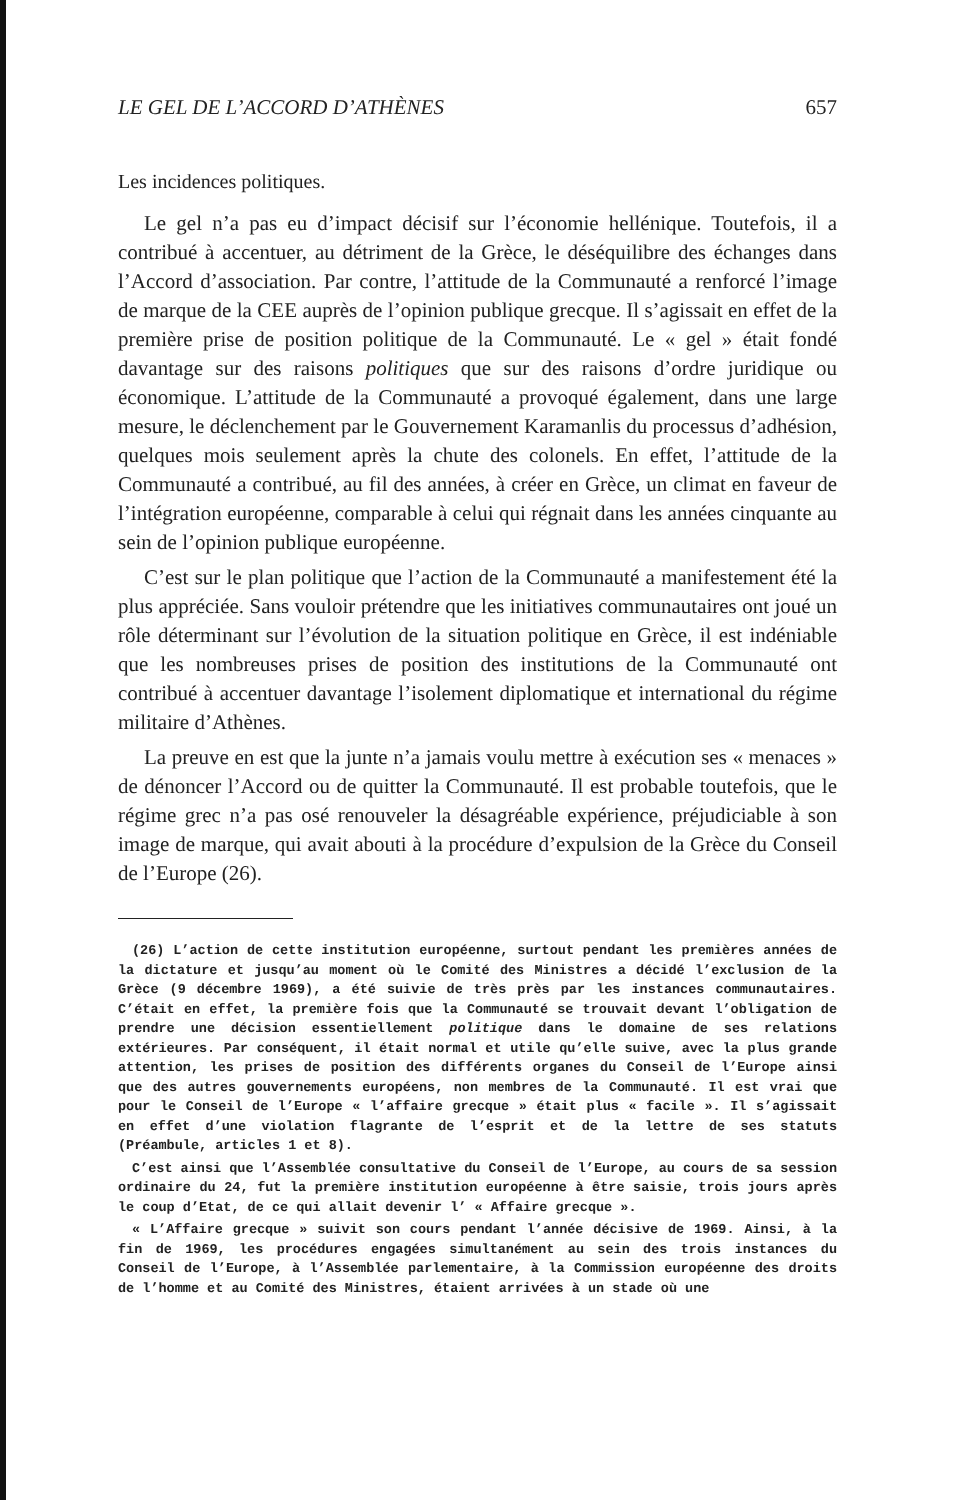LE GEL DE L’ACCORD D’ATHÈNES 657
Les incidences politiques.
Le gel n’a pas eu d’impact décisif sur l’économie hellénique. Toutefois, il a contribué à accentuer, au détriment de la Grèce, le déséquilibre des échanges dans l’Accord d’association. Par contre, l’attitude de la Communauté a renforcé l’image de marque de la CEE auprès de l’opinion publique grecque. Il s’agissait en effet de la première prise de position politique de la Communauté. Le « gel » était fondé davantage sur des raisons politiques que sur des raisons d’ordre juridique ou économique. L’attitude de la Communauté a provoqué également, dans une large mesure, le déclenchement par le Gouvernement Karamanlis du processus d’adhésion, quelques mois seulement après la chute des colonels. En effet, l’attitude de la Communauté a contribué, au fil des années, à créer en Grèce, un climat en faveur de l’intégration européenne, comparable à celui qui régnait dans les années cinquante au sein de l’opinion publique européenne.
C’est sur le plan politique que l’action de la Communauté a manifestement été la plus appréciée. Sans vouloir prétendre que les initiatives communautaires ont joué un rôle déterminant sur l’évolution de la situation politique en Grèce, il est indéniable que les nombreuses prises de position des institutions de la Communauté ont contribué à accentuer davantage l’isolement diplomatique et international du régime militaire d’Athènes.
La preuve en est que la junte n’a jamais voulu mettre à exécution ses « menaces » de dénoncer l’Accord ou de quitter la Communauté. Il est probable toutefois, que le régime grec n’a pas osé renouveler la désagréable expérience, préjudiciable à son image de marque, qui avait abouti à la procédure d’expulsion de la Grèce du Conseil de l’Europe (26).
(26) L’action de cette institution européenne, surtout pendant les premières années de la dictature et jusqu’au moment où le Comité des Ministres a décidé l’exclusion de la Grèce (9 décembre 1969), a été suivie de très près par les instances communautaires. C’était en effet, la première fois que la Communauté se trouvait devant l’obligation de prendre une décision essentiellement politique dans le domaine de ses relations extérieures. Par conséquent, il était normal et utile qu’elle suive, avec la plus grande attention, les prises de position des différents organes du Conseil de l’Europe ainsi que des autres gouvernements européens, non membres de la Communauté. Il est vrai que pour le Conseil de l’Europe « l’affaire grecque » était plus « facile ». Il s’agissait en effet d’une violation flagrante de l’esprit et de la lettre de ses statuts (Préambule, articles 1 et 8).
C’est ainsi que l’Assemblée consultative du Conseil de l’Europe, au cours de sa session ordinaire du 24, fut la première institution européenne à être saisie, trois jours après le coup d’Etat, de ce qui allait devenir l’ « Affaire grecque ».
« L’Affaire grecque » suivit son cours pendant l’année décisive de 1969. Ainsi, à la fin de 1969, les procédures engagées simultanément au sein des trois instances du Conseil de l’Europe, à l’Assemblée parlementaire, à la Commission européenne des droits de l’homme et au Comité des Ministres, étaient arrivées à un stade où une